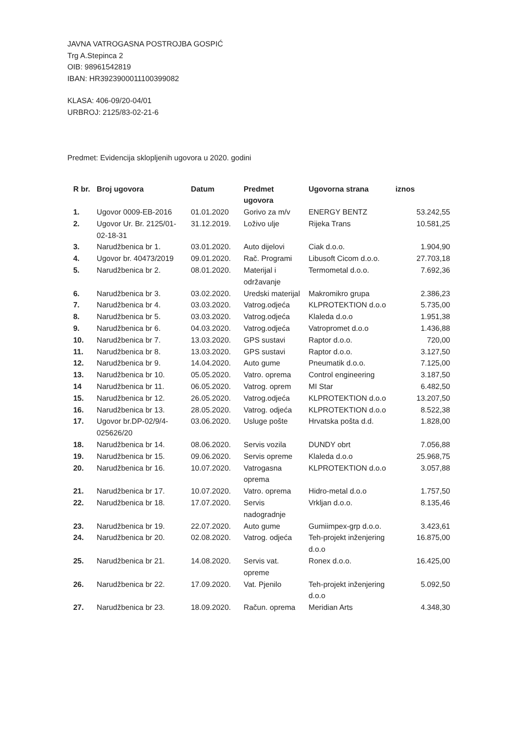JAVNA VATROGASNA POSTROJBA GOSPIĆ
Trg A.Stepinca 2
OIB: 98961542819
IBAN: HR3923900011100399082
KLASA: 406-09/20-04/01
URBROJ: 2125/83-02-21-6
Predmet: Evidencija sklopljenih ugovora u 2020. godini
| R br. | Broj ugovora | Datum | Predmet ugovora | Ugovorna strana | iznos |
| --- | --- | --- | --- | --- | --- |
| 1. | Ugovor 0009-EB-2016 | 01.01.2020 | Gorivo za m/v | ENERGY BENTZ | 53.242,55 |
| 2. | Ugovor Ur. Br. 2125/01-02-18-31 | 31.12.2019. | Loživo ulje | Rijeka Trans | 10.581,25 |
| 3. | Narudžbenica br 1. | 03.01.2020. | Auto dijelovi | Ciak d.o.o. | 1.904,90 |
| 4. | Ugovor br. 40473/2019 | 09.01.2020. | Rač. Programi | Libusoft Cicom d.o.o. | 27.703,18 |
| 5. | Narudžbenica br 2. | 08.01.2020. | Materijal i održavanje | Termometal d.o.o. | 7.692,36 |
| 6. | Narudžbenica br 3. | 03.02.2020. | Uredski materijal | Makromikro grupa | 2.386,23 |
| 7. | Narudžbenica br 4. | 03.03.2020. | Vatrog.odjeća | KLPROTEKTION d.o.o | 5.735,00 |
| 8. | Narudžbenica br 5. | 03.03.2020. | Vatrog.odjeća | Klaleda d.o.o | 1.951,38 |
| 9. | Narudžbenica br 6. | 04.03.2020. | Vatrog.odjeća | Vatropromet d.o.o | 1.436,88 |
| 10. | Narudžbenica br 7. | 13.03.2020. | GPS sustavi | Raptor d.o.o. | 720,00 |
| 11. | Narudžbenica br 8. | 13.03.2020. | GPS sustavi | Raptor d.o.o. | 3.127,50 |
| 12. | Narudžbenica br 9. | 14.04.2020. | Auto gume | Pneumatik d.o.o. | 7.125,00 |
| 13. | Narudžbenica br 10. | 05.05.2020. | Vatro. oprema | Control engineering | 3.187,50 |
| 14 | Narudžbenica br 11. | 06.05.2020. | Vatrog. oprem | MI Star | 6.482,50 |
| 15. | Narudžbenica br 12. | 26.05.2020. | Vatrog.odjeća | KLPROTEKTION d.o.o | 13.207,50 |
| 16. | Narudžbenica br 13. | 28.05.2020. | Vatrog. odjeća | KLPROTEKTION d.o.o | 8.522,38 |
| 17. | Ugovor br.DP-02/9/4-025626/20 | 03.06.2020. | Usluge pošte | Hrvatska pošta d.d. | 1.828,00 |
| 18. | Narudžbenica br 14. | 08.06.2020. | Servis vozila | DUNDY obrt | 7.056,88 |
| 19. | Narudžbenica br 15. | 09.06.2020. | Servis opreme | Klaleda d.o.o | 25.968,75 |
| 20. | Narudžbenica br 16. | 10.07.2020. | Vatrogasna oprema | KLPROTEKTION d.o.o | 3.057,88 |
| 21. | Narudžbenica br 17. | 10.07.2020. | Vatro. oprema | Hidro-metal d.o.o | 1.757,50 |
| 22. | Narudžbenica br 18. | 17.07.2020. | Servis nadogradnje | Vrkljan d.o.o. | 8.135,46 |
| 23. | Narudžbenica br 19. | 22.07.2020. | Auto gume | Gumiimpex-grp d.o.o. | 3.423,61 |
| 24. | Narudžbenica br 20. | 02.08.2020. | Vatrog. odjeća | Teh-projekt inženjering d.o.o | 16.875,00 |
| 25. | Narudžbenica br 21. | 14.08.2020. | Servis vat. opreme | Ronex d.o.o. | 16.425,00 |
| 26. | Narudžbenica br 22. | 17.09.2020. | Vat. Pjenilo | Teh-projekt inženjering d.o.o | 5.092,50 |
| 27. | Narudžbenica br 23. | 18.09.2020. | Račun. oprema | Meridian Arts | 4.348,30 |